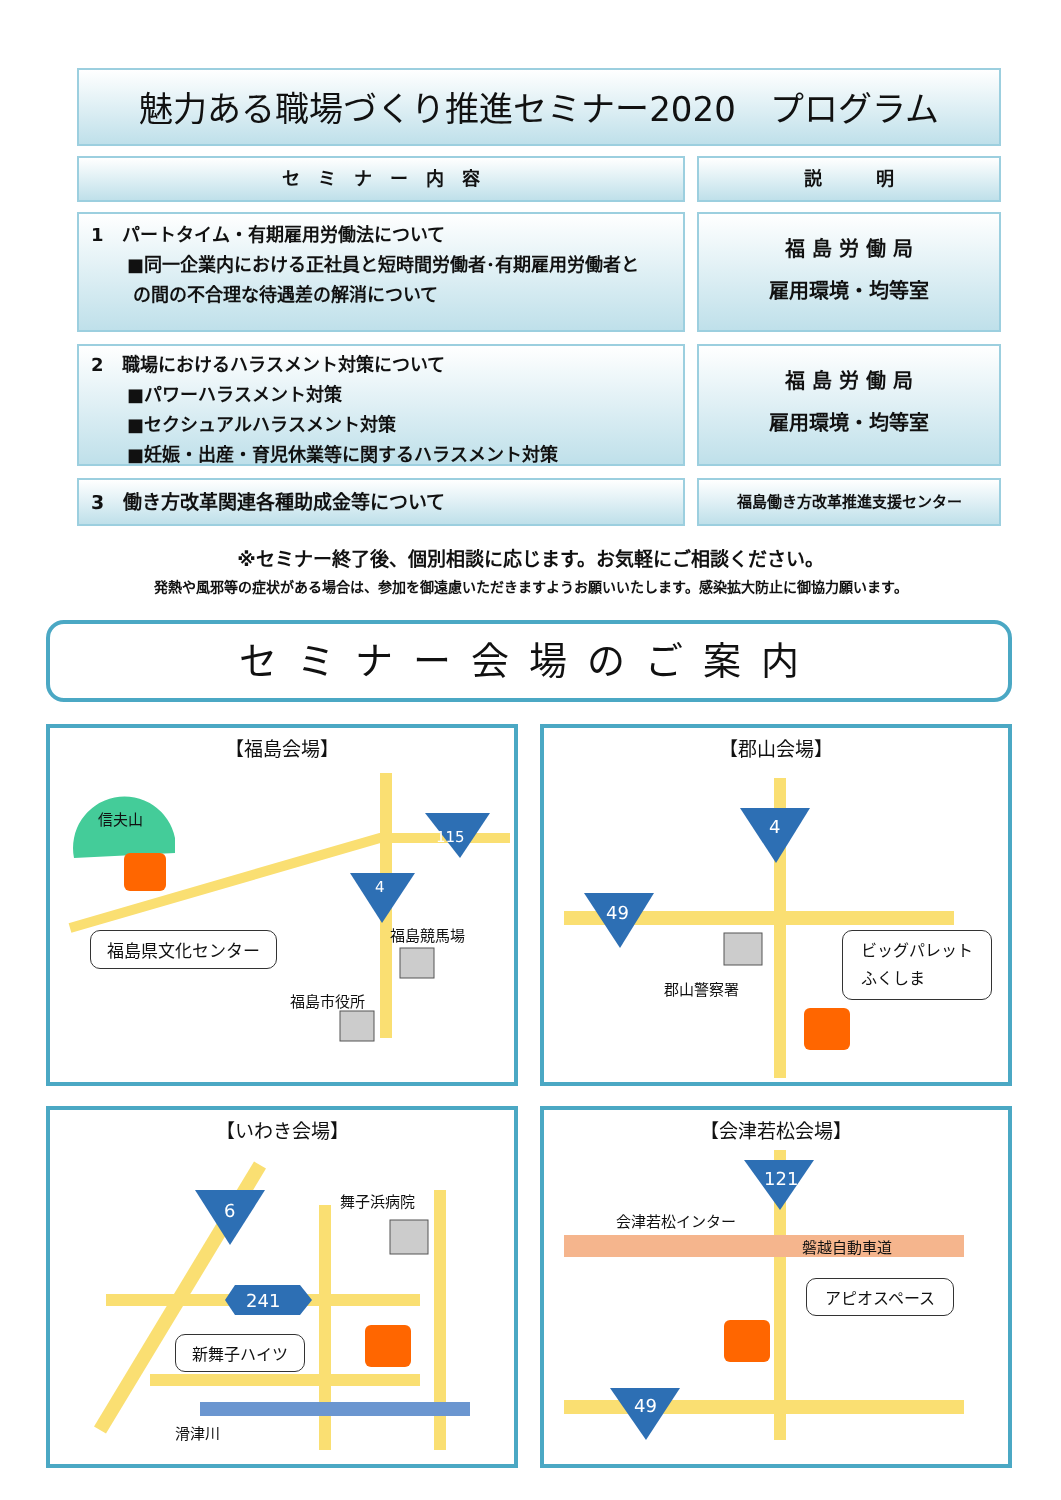魅力ある職場づくり推進セミナー2020　プログラム
セ　ミ　ナ　ー　内　容 説　　　明
1　パートタイム・有期雇用労働法について
　　■同一企業内における正社員と短時間労働者･有期雇用労働者と
　　 の間の不合理な待遇差の解消について
福 島 労 働 局
雇用環境・均等室
2　職場におけるハラスメント対策について
　　■パワーハラスメント対策
　　■セクシュアルハラスメント対策
　　■妊娠・出産・育児休業等に関するハラスメント対策
福 島 労 働 局
雇用環境・均等室
3　働き方改革関連各種助成金等について
福島働き方改革推進支援センター
※セミナー終了後、個別相談に応じます。お気軽にご相談ください。
発熱や風邪等の症状がある場合は、参加を御遠慮いただきますようお願いいたします。感染拡大防止に御協力願います。
セミナー会場のご案内
【福島会場】
信夫山
115
4
福島競馬場
福島市役所
福島県文化センター
【郡山会場】
4
49
郡山警察署
ビッグパレット
ふくしま
【いわき会場】
6
舞子浜病院
241
滑津川
新舞子ハイツ
【会津若松会場】
121
会津若松インター
磐越自動車道
49
アピオスペース